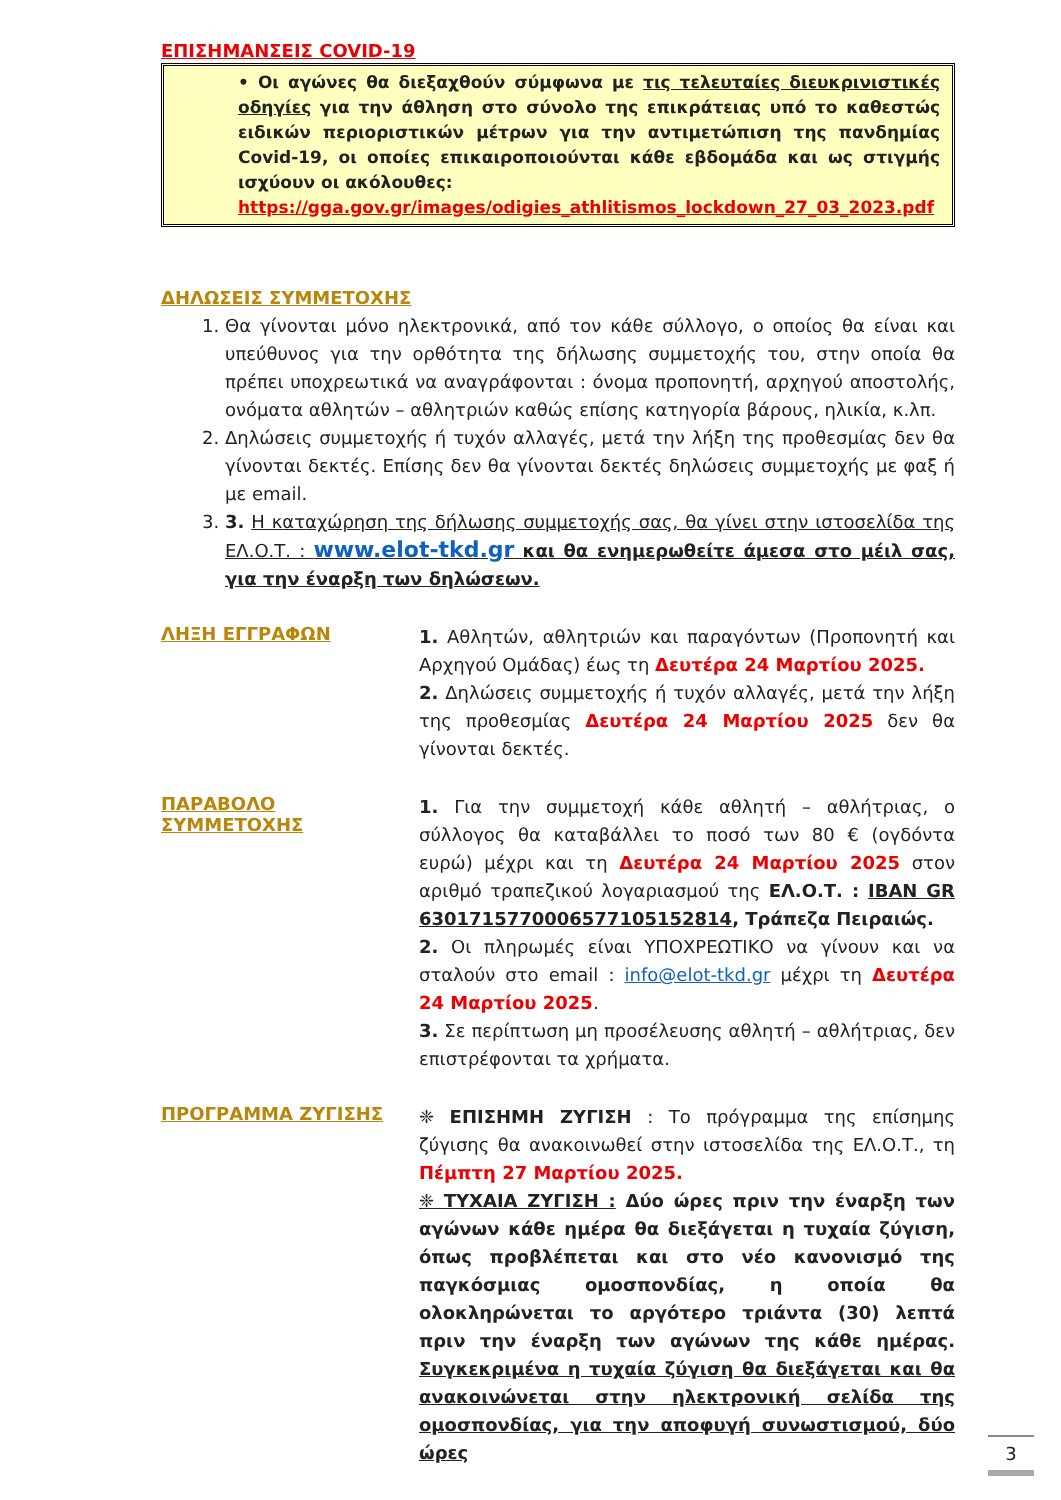ΕΠΙΣΗΜΑΝΣΕΙΣ COVID-19
• Οι αγώνες θα διεξαχθούν σύμφωνα με τις τελευταίες διευκρινιστικές οδηγίες για την άθληση στο σύνολο της επικράτειας υπό το καθεστώς ειδικών περιοριστικών μέτρων για την αντιμετώπιση της πανδημίας Covid-19, οι οποίες επικαιροποιούνται κάθε εβδομάδα και ως στιγμής ισχύουν οι ακόλουθες:
https://gga.gov.gr/images/odigies_athlitismos_lockdown_27_03_2023.pdf
ΔΗΛΩΣΕΙΣ ΣΥΜΜΕΤΟΧΗΣ
1. Θα γίνονται μόνο ηλεκτρονικά, από τον κάθε σύλλογο, ο οποίος θα είναι και υπεύθυνος για την ορθότητα της δήλωσης συμμετοχής του, στην οποία θα πρέπει υποχρεωτικά να αναγράφονται : όνομα προπονητή, αρχηγού αποστολής, ονόματα αθλητών – αθλητριών καθώς επίσης κατηγορία βάρους, ηλικία, κ.λπ.
2. Δηλώσεις συμμετοχής ή τυχόν αλλαγές, μετά την λήξη της προθεσμίας δεν θα γίνονται δεκτές. Επίσης δεν θα γίνονται δεκτές δηλώσεις συμμετοχής με φαξ ή με email.
3. 3. Η καταχώρηση της δήλωσης συμμετοχής σας, θα γίνει στην ιστοσελίδα της ΕΛ.Ο.Τ. : www.elot-tkd.gr και θα ενημερωθείτε άμεσα στο μέιλ σας, για την έναρξη των δηλώσεων.
ΛΗΞΗ ΕΓΓΡΑΦΩΝ
1. Αθλητών, αθλητριών και παραγόντων (Προπονητή και Αρχηγού Ομάδας) έως τη Δευτέρα 24 Μαρτίου 2025.
2. Δηλώσεις συμμετοχής ή τυχόν αλλαγές, μετά την λήξη της προθεσμίας Δευτέρα 24 Μαρτίου 2025 δεν θα γίνονται δεκτές.
ΠΑΡΑΒΟΛΟ ΣΥΜΜΕΤΟΧΗΣ
1. Για την συμμετοχή κάθε αθλητή – αθλήτριας, ο σύλλογος θα καταβάλλει το ποσό των 80 € (ογδόντα ευρώ) μέχρι και τη Δευτέρα 24 Μαρτίου 2025 στον αριθμό τραπεζικού λογαριασμού της ΕΛ.Ο.Τ. : IBAN GR 6301715770006577105152814, Τράπεζα Πειραιώς.
2. Οι πληρωμές είναι ΥΠΟΧΡΕΩΤΙΚΟ να γίνουν και να σταλούν στο email : info@elot-tkd.gr μέχρι τη Δευτέρα 24 Μαρτίου 2025.
3. Σε περίπτωση μη προσέλευσης αθλητή – αθλήτριας, δεν επιστρέφονται τα χρήματα.
ΠΡΟΓΡΑΜΜΑ ΖΥΓΙΣΗΣ
❈ ΕΠΙΣΗΜΗ ΖΥΓΙΣΗ : Το πρόγραμμα της επίσημης ζύγισης θα ανακοινωθεί στην ιστοσελίδα της ΕΛ.Ο.Τ., τη Πέμπτη 27 Μαρτίου 2025.
❈ ΤΥΧΑΙΑ ΖΥΓΙΣΗ : Δύο ώρες πριν την έναρξη των αγώνων κάθε ημέρα θα διεξάγεται η τυχαία ζύγιση, όπως προβλέπεται και στο νέο κανονισμό της παγκόσμιας ομοσπονδίας, η οποία θα ολοκληρώνεται το αργότερο τριάντα (30) λεπτά πριν την έναρξη των αγώνων της κάθε ημέρας. Συγκεκριμένα η τυχαία ζύγιση θα διεξάγεται και θα ανακοινώνεται στην ηλεκτρονική σελίδα της ομοσπονδίας, για την αποφυγή συνωστισμού, δύο ώρες
3